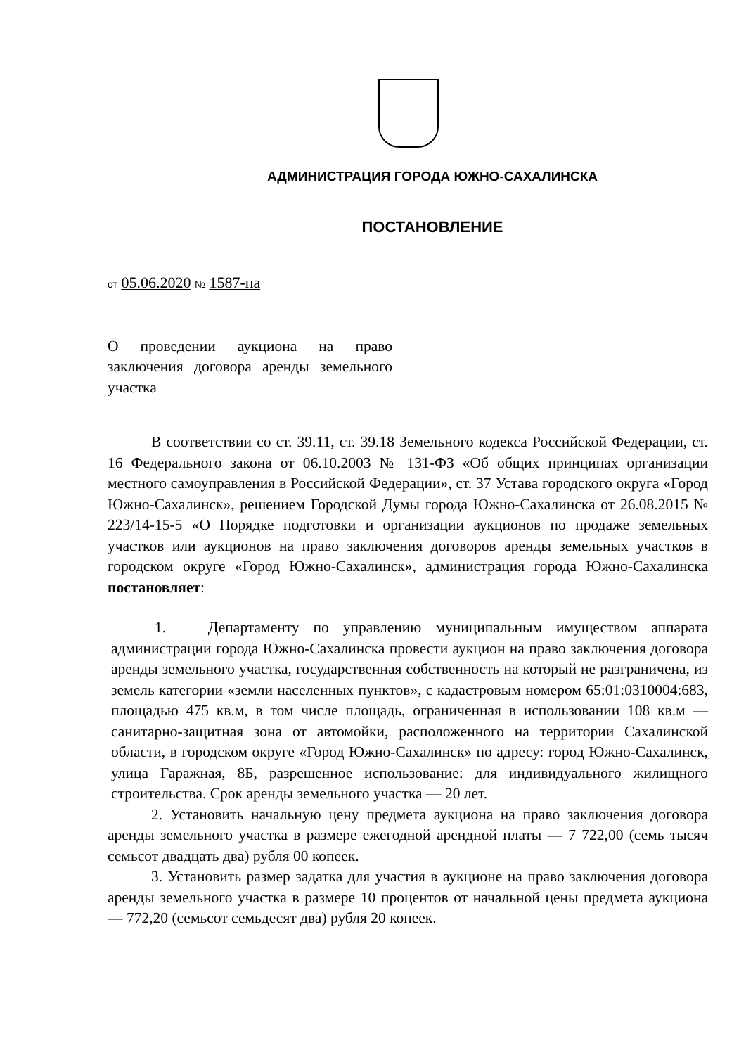АДМИНИСТРАЦИЯ ГОРОДА ЮЖНО-САХАЛИНСКА
ПОСТАНОВЛЕНИЕ
от 05.06.2020 № 1587-па
О проведении аукциона на право заключения договора аренды земельного участка
В соответствии со ст. 39.11, ст. 39.18 Земельного кодекса Российской Федерации, ст. 16 Федерального закона от 06.10.2003 № 131-ФЗ «Об общих принципах организации местного самоуправления в Российской Федерации», ст. 37 Устава городского округа «Город Южно-Сахалинск», решением Городской Думы города Южно-Сахалинска от 26.08.2015 № 223/14-15-5 «О Порядке подготовки и организации аукционов по продаже земельных участков или аукционов на право заключения договоров аренды земельных участков в городском округе «Город Южно-Сахалинск», администрация города Южно-Сахалинска постановляет:
1. Департаменту по управлению муниципальным имуществом аппарата администрации города Южно-Сахалинска провести аукцион на право заключения договора аренды земельного участка, государственная собственность на который не разграничена, из земель категории «земли населенных пунктов», с кадастровым номером 65:01:0310004:683, площадью 475 кв.м, в том числе площадь, ограниченная в использовании 108 кв.м — санитарно-защитная зона от автомойки, расположенного на территории Сахалинской области, в городском округе «Город Южно-Сахалинск» по адресу: город Южно-Сахалинск, улица Гаражная, 8Б, разрешенное использование: для индивидуального жилищного строительства. Срок аренды земельного участка — 20 лет.
2. Установить начальную цену предмета аукциона на право заключения договора аренды земельного участка в размере ежегодной арендной платы — 7 722,00 (семь тысяч семьсот двадцать два) рубля 00 копеек.
3. Установить размер задатка для участия в аукционе на право заключения договора аренды земельного участка в размере 10 процентов от начальной цены предмета аукциона — 772,20 (семьсот семьдесят два) рубля 20 копеек.